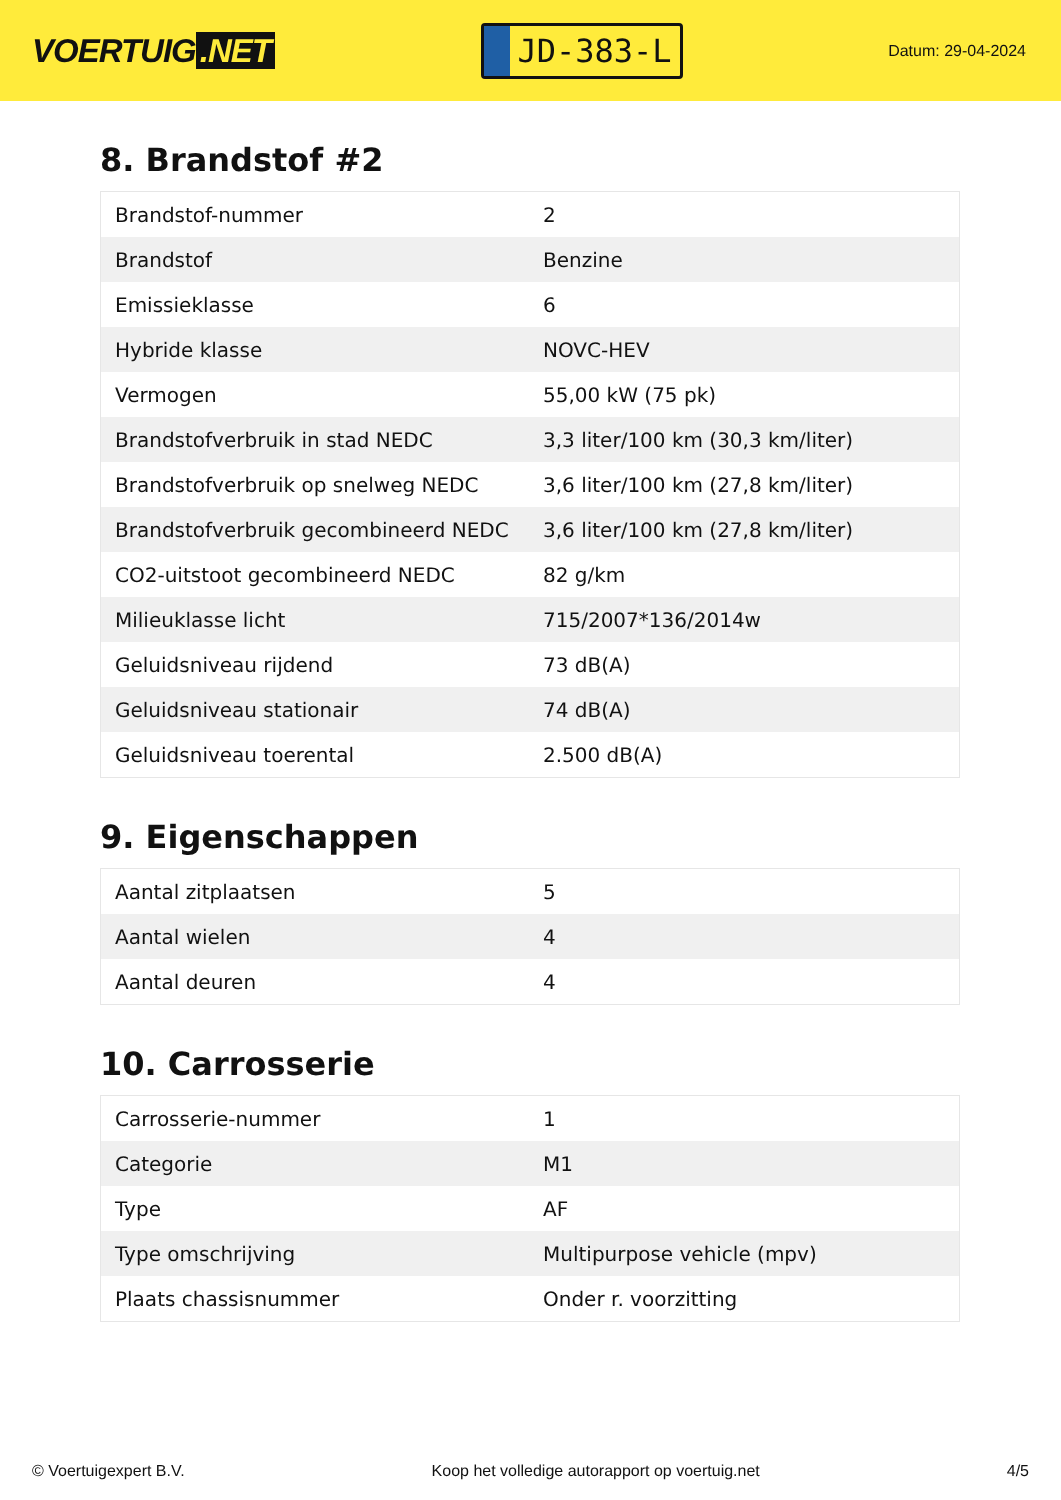VOERTUIG.NET
JD-383-L
Datum: 29-04-2024
8. Brandstof #2
| Brandstof-nummer | 2 |
| Brandstof | Benzine |
| Emissieklasse | 6 |
| Hybride klasse | NOVC-HEV |
| Vermogen | 55,00 kW (75 pk) |
| Brandstofverbruik in stad NEDC | 3,3 liter/100 km (30,3 km/liter) |
| Brandstofverbruik op snelweg NEDC | 3,6 liter/100 km (27,8 km/liter) |
| Brandstofverbruik gecombineerd NEDC | 3,6 liter/100 km (27,8 km/liter) |
| CO2-uitstoot gecombineerd NEDC | 82 g/km |
| Milieuklasse licht | 715/2007*136/2014w |
| Geluidsniveau rijdend | 73 dB(A) |
| Geluidsniveau stationair | 74 dB(A) |
| Geluidsniveau toerental | 2.500 dB(A) |
9. Eigenschappen
| Aantal zitplaatsen | 5 |
| Aantal wielen | 4 |
| Aantal deuren | 4 |
10. Carrosserie
| Carrosserie-nummer | 1 |
| Categorie | M1 |
| Type | AF |
| Type omschrijving | Multipurpose vehicle (mpv) |
| Plaats chassisnummer | Onder r. voorzitting |
© Voertuigexpert B.V. Koop het volledige autorapport op voertuig.net 4/5